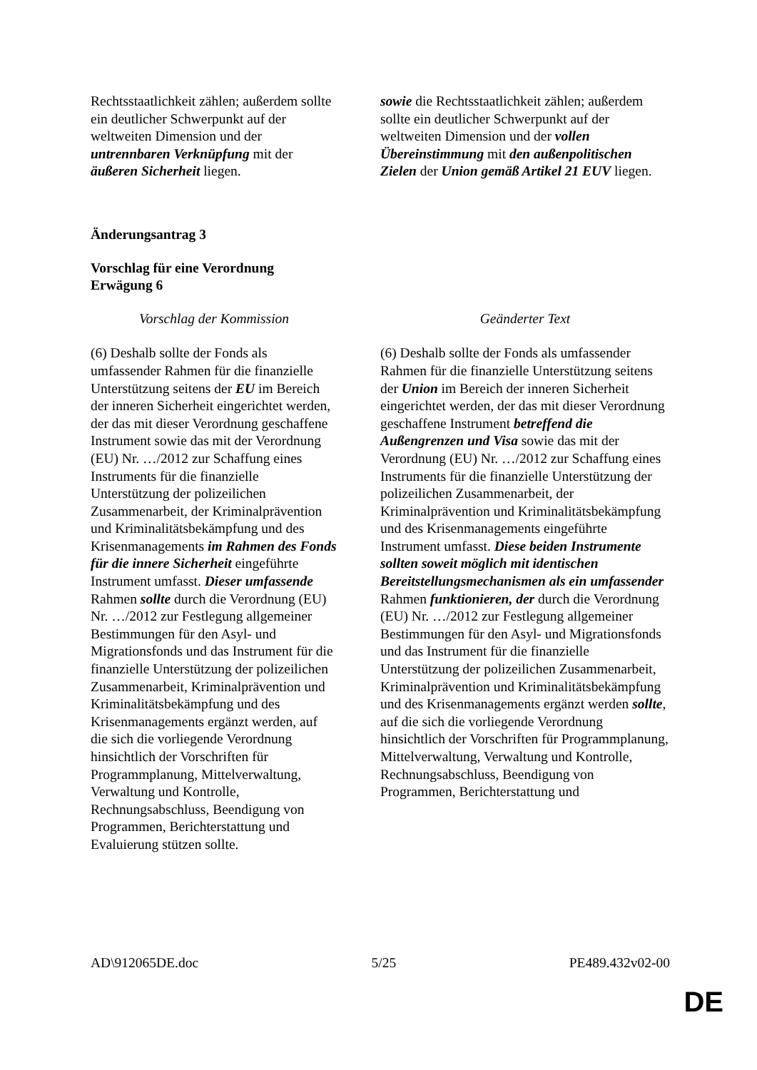| Rechtsstaatlichkeit zählen; außerdem sollte ein deutlicher Schwerpunkt auf der weltweiten Dimension und der untrennbaren Verknüpfung mit der äußeren Sicherheit liegen. | sowie die Rechtsstaatlichkeit zählen; außerdem sollte ein deutlicher Schwerpunkt auf der weltweiten Dimension und der vollen Übereinstimmung mit den außenpolitischen Zielen der Union gemäß Artikel 21 EUV liegen. |
Änderungsantrag 3
Vorschlag für eine Verordnung
Erwägung 6
| Vorschlag der Kommission | Geänderter Text |
| (6) Deshalb sollte der Fonds als umfassender Rahmen für die finanzielle Unterstützung seitens der EU im Bereich der inneren Sicherheit eingerichtet werden, der das mit dieser Verordnung geschaffene Instrument sowie das mit der Verordnung (EU) Nr. …/2012 zur Schaffung eines Instruments für die finanzielle Unterstützung der polizeilichen Zusammenarbeit, der Kriminalprävention und Kriminalitätsbekämpfung und des Krisenmanagements im Rahmen des Fonds für die innere Sicherheit eingeführte Instrument umfasst. Dieser umfassende Rahmen sollte durch die Verordnung (EU) Nr. …/2012 zur Festlegung allgemeiner Bestimmungen für den Asyl- und Migrationsfonds und das Instrument für die finanzielle Unterstützung der polizeilichen Zusammenarbeit, Kriminalprävention und Kriminalitätsbekämpfung und des Krisenmanagements ergänzt werden, auf die sich die vorliegende Verordnung hinsichtlich der Vorschriften für Programmplanung, Mittelverwaltung, Verwaltung und Kontrolle, Rechnungsabschluss, Beendigung von Programmen, Berichterstattung und Evaluierung stützen sollte. | (6) Deshalb sollte der Fonds als umfassender Rahmen für die finanzielle Unterstützung seitens der Union im Bereich der inneren Sicherheit eingerichtet werden, der das mit dieser Verordnung geschaffene Instrument betreffend die Außengrenzen und Visa sowie das mit der Verordnung (EU) Nr. …/2012 zur Schaffung eines Instruments für die finanzielle Unterstützung der polizeilichen Zusammenarbeit, der Kriminalprävention und Kriminalitätsbekämpfung und des Krisenmanagements eingeführte Instrument umfasst. Diese beiden Instrumente sollten soweit möglich mit identischen Bereitstellungsmechanismen als ein umfassender Rahmen funktionieren, der durch die Verordnung (EU) Nr. …/2012 zur Festlegung allgemeiner Bestimmungen für den Asyl- und Migrationsfonds und das Instrument für die finanzielle Unterstützung der polizeilichen Zusammenarbeit, Kriminalprävention und Kriminalitätsbekämpfung und des Krisenmanagements ergänzt werden sollte , auf die sich die vorliegende Verordnung hinsichtlich der Vorschriften für Programmplanung, Mittelverwaltung, Verwaltung und Kontrolle, Rechnungsabschluss, Beendigung von Programmen, Berichterstattung und |
AD\912065DE.doc 5/25 PE489.432v02-00
DE